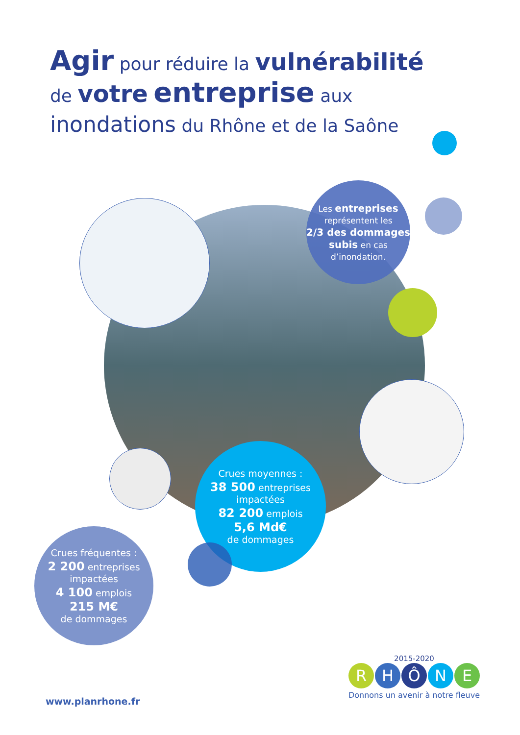Agir pour réduire la vulnérabilité
de votre entreprise aux
inondations du Rhône et de la Saône
Les entreprises
représentent les
2/3 des dommages subis en cas d’inondation.
Crues moyennes :
38 500 entreprises impactées
82 200 emplois
5,6 Md€
de dommages
Crues fréquentes :
2 200 entreprises impactées
4 100 emplois
215 M€
de dommages
2015-2020
RHÔNE
Donnons un avenir à notre fleuve
www.planrhone.fr